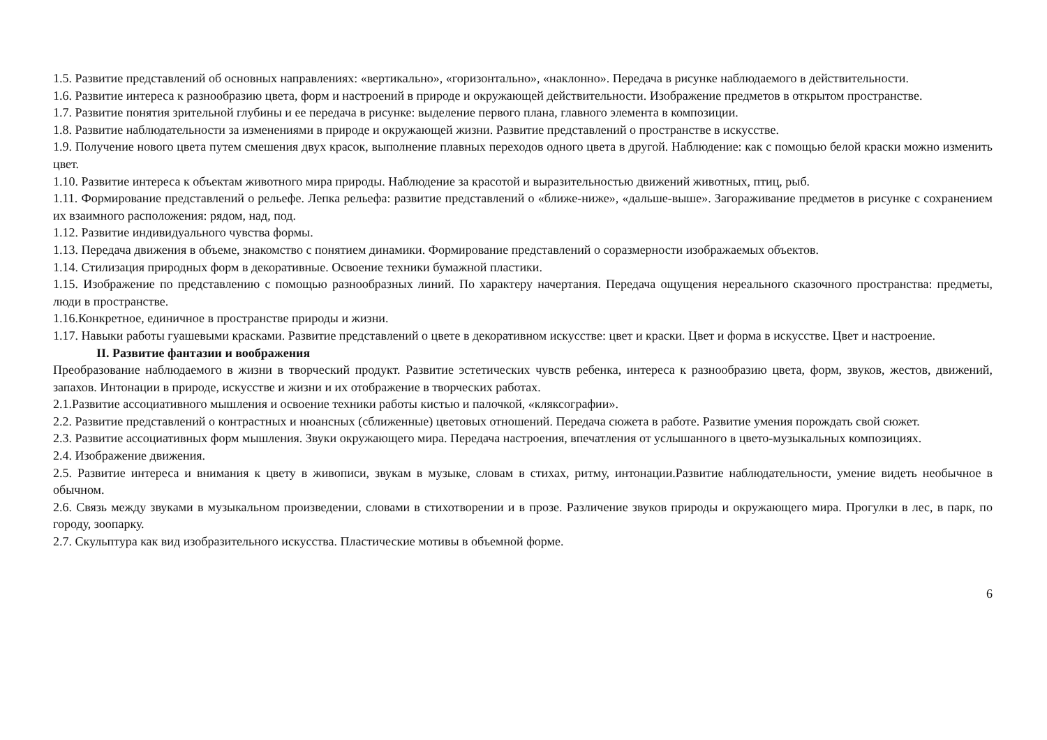1.5. Развитие представлений об основных направлениях: «вертикально», «горизонтально», «наклонно». Передача в рисунке наблюдаемого в действительности.
1.6. Развитие интереса к разнообразию цвета, форм и настроений в природе и окружающей действительности. Изображение предметов в открытом пространстве.
1.7. Развитие понятия зрительной глубины и ее передача в рисунке: выделение первого плана, главного элемента в композиции.
1.8. Развитие наблюдательности за изменениями в природе и окружающей жизни. Развитие представлений о пространстве в искусстве.
1.9. Получение нового цвета путем смешения двух красок, выполнение плавных переходов одного цвета в другой. Наблюдение: как с помощью белой краски можно изменить цвет.
1.10. Развитие интереса к объектам животного мира природы. Наблюдение за красотой и выразительностью движений животных, птиц, рыб.
1.11. Формирование представлений о рельефе. Лепка рельефа: развитие представлений о «ближе-ниже», «дальше-выше». Загораживание предметов в рисунке с сохранением их взаимного расположения: рядом, над, под.
1.12. Развитие индивидуального чувства формы.
1.13. Передача движения в объеме, знакомство с понятием динамики. Формирование представлений о соразмерности изображаемых объектов.
1.14. Стилизация природных форм в декоративные. Освоение техники бумажной пластики.
1.15. Изображение по представлению с помощью разнообразных линий. По характеру начертания. Передача ощущения нереального сказочного пространства: предметы, люди в пространстве.
1.16.Конкретное, единичное в пространстве природы и жизни.
1.17. Навыки работы гуашевыми красками. Развитие представлений о цвете в декоративном искусстве: цвет и краски. Цвет и форма в искусстве. Цвет и настроение.
II. Развитие фантазии и воображения
Преобразование наблюдаемого в жизни в творческий продукт. Развитие эстетических чувств ребенка, интереса к разнообразию цвета, форм, звуков, жестов, движений, запахов. Интонации в природе, искусстве и жизни и их отображение в творческих работах.
2.1.Развитие ассоциативного мышления и освоение техники работы кистью и палочкой, «кляксографии».
2.2. Развитие представлений о контрастных и нюансных (сближенные) цветовых отношений. Передача сюжета в работе. Развитие умения порождать свой сюжет.
2.3. Развитие ассоциативных форм мышления. Звуки окружающего мира. Передача настроения, впечатления от услышанного в цвето-музыкальных композициях.
2.4. Изображение движения.
2.5. Развитие интереса и внимания к цвету в живописи, звукам в музыке, словам в стихах, ритму, интонации.Развитие наблюдательности, умение видеть необычное в обычном.
2.6. Связь между звуками в музыкальном произведении, словами в стихотворении и в прозе. Различение звуков природы и окружающего мира. Прогулки в лес, в парк, по городу, зоопарку.
2.7. Скульптура как вид изобразительного искусства. Пластические мотивы в объемной форме.
6